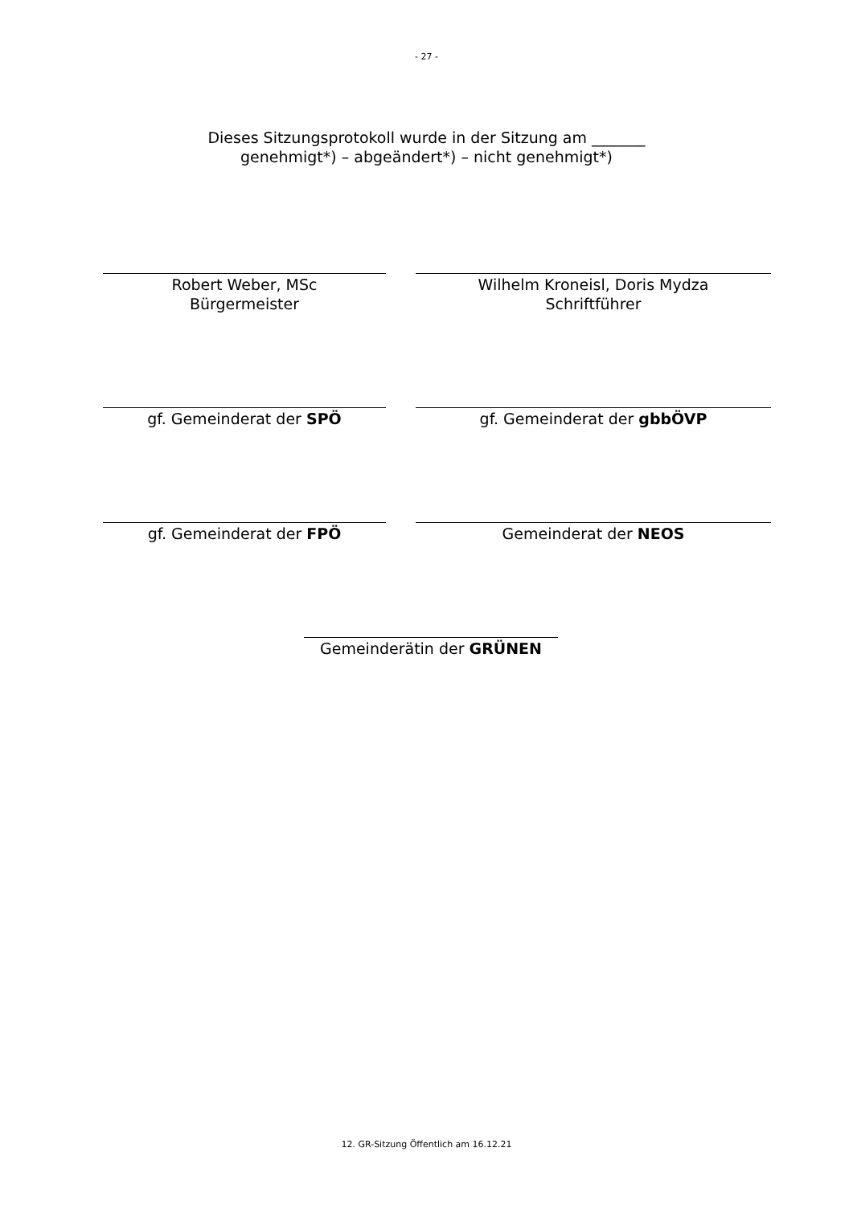- 27 -
Dieses Sitzungsprotokoll wurde in der Sitzung am _______
genehmigt*) – abgeändert*) – nicht genehmigt*)
Robert Weber, MSc
Bürgermeister
Wilhelm Kroneisl, Doris Mydza
Schriftführer
gf. Gemeinderat der SPÖ gf. Gemeinderat der gbbÖVP
gf. Gemeinderat der FPÖ Gemeinderat der NEOS
Gemeinderätin der GRÜNEN
12. GR-Sitzung Öffentlich am 16.12.21